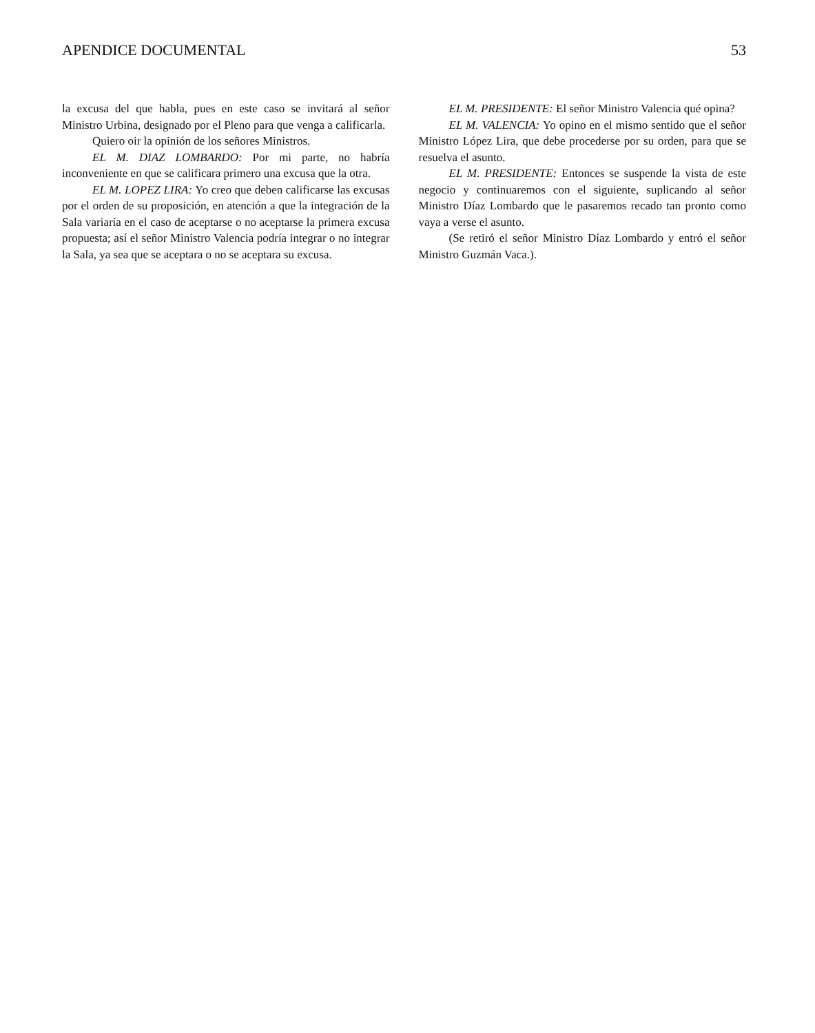APENDICE DOCUMENTAL 53
la excusa del que habla, pues en este caso se invitará al señor Ministro Urbina, designado por el Pleno para que venga a calificarla.
Quiero oir la opinión de los señores Ministros.
EL M. DIAZ LOMBARDO: Por mi parte, no habría inconveniente en que se calificara primero una excusa que la otra.
EL M. LOPEZ LIRA: Yo creo que deben calificarse las excusas por el orden de su proposición, en atención a que la integración de la Sala variaría en el caso de aceptarse o no aceptarse la primera excusa propuesta; así el señor Ministro Valencia podría integrar o no integrar la Sala, ya sea que se aceptara o no se aceptara su excusa.
EL M. PRESIDENTE: El señor Ministro Valencia qué opina?
EL M. VALENCIA: Yo opino en el mismo sentido que el señor Ministro López Lira, que debe procederse por su orden, para que se resuelva el asunto.
EL M. PRESIDENTE: Entonces se suspende la vista de este negocio y continuaremos con el siguiente, suplicando al señor Ministro Díaz Lombardo que le pasaremos recado tan pronto como vaya a verse el asunto.
(Se retiró el señor Ministro Díaz Lombardo y entró el señor Ministro Guzmán Vaca.).